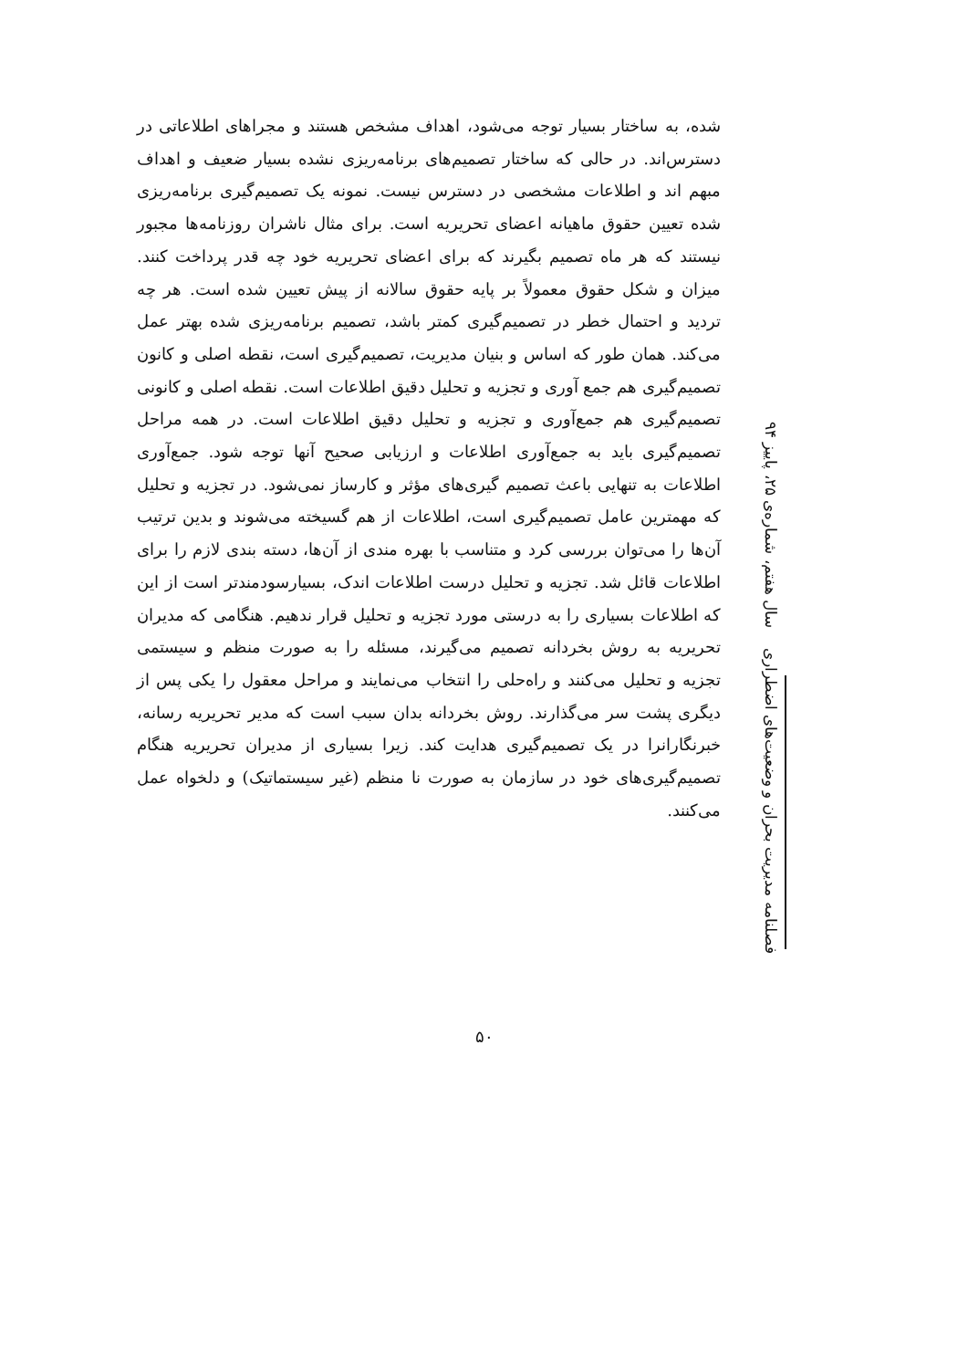شده، به ساختار بسیار توجه می‌شود، اهداف مشخص هستند و مجراهای اطلاعاتی در دسترس‌اند. در حالی که ساختار تصمیم‌های برنامه‌ریزی نشده بسیار ضعیف و اهداف مبهم اند و اطلاعات مشخصی در دسترس نیست. نمونه یک تصمیم‌گیری برنامه‌ریزی شده تعیین حقوق ماهیانه اعضای تحریریه است. برای مثال ناشران روزنامه‌ها مجبور نیستند که هر ماه تصمیم بگیرند که برای اعضای تحریریه خود چه قدر پرداخت کنند. میزان و شکل حقوق معمولاً بر پایه حقوق سالانه از پیش تعیین شده است. هر چه تردید و احتمال خطر در تصمیم‌گیری کمتر باشد، تصمیم برنامه‌ریزی شده بهتر عمل می‌کند. همان طور که اساس و بنیان مدیریت، تصمیم‌گیری است، نقطه اصلی و کانون تصمیم‌گیری هم جمع آوری و تجزیه و تحلیل دقیق اطلاعات است. نقطه اصلی و کانونی تصمیم‌گیری هم جمع‌آوری و تجزیه و تحلیل دقیق اطلاعات است. در همه مراحل تصمیم‌گیری باید به جمع‌آوری اطلاعات و ارزیابی صحیح آنها توجه شود. جمع‌آوری اطلاعات به تنهایی باعث تصمیم گیری‌های مؤثر و کارساز نمی‌شود. در تجزیه و تحلیل که مهمترین عامل تصمیم‌گیری است، اطلاعات از هم گسیخته می‌شوند و بدین ترتیب آن‌ها را می‌توان بررسی کرد و متناسب با بهره مندی از آن‌ها، دسته بندی لازم را برای اطلاعات قائل شد. تجزیه و تحلیل درست اطلاعات اندک، بسیارسودمندتر است از این که اطلاعات بسیاری را به درستی مورد تجزیه و تحلیل قرار ندهیم. هنگامی که مدیران تحریریه به روش بخردانه تصمیم می‌گیرند، مسئله را به صورت منظم و سیستمی تجزیه و تحلیل می‌کنند و راه‌حلی را انتخاب می‌نمایند و مراحل معقول را یکی پس از دیگری پشت سر می‌گذارند. روش بخردانه بدان سبب است که مدیر تحریریه رسانه، خبرنگارانرا در یک تصمیم‌گیری هدایت کند. زیرا بسیاری از مدیران تحریریه هنگام تصمیم‌گیری‌های خود در سازمان به صورت نا منظم (غیر سیستماتیک) و دلخواه عمل می‌کنند.
فصلنامه مدیریت بحران و وضعیت‌های اضطراری سال هفتم، شماره‌ی ۲۵، پاییز ۹۴
۵۰